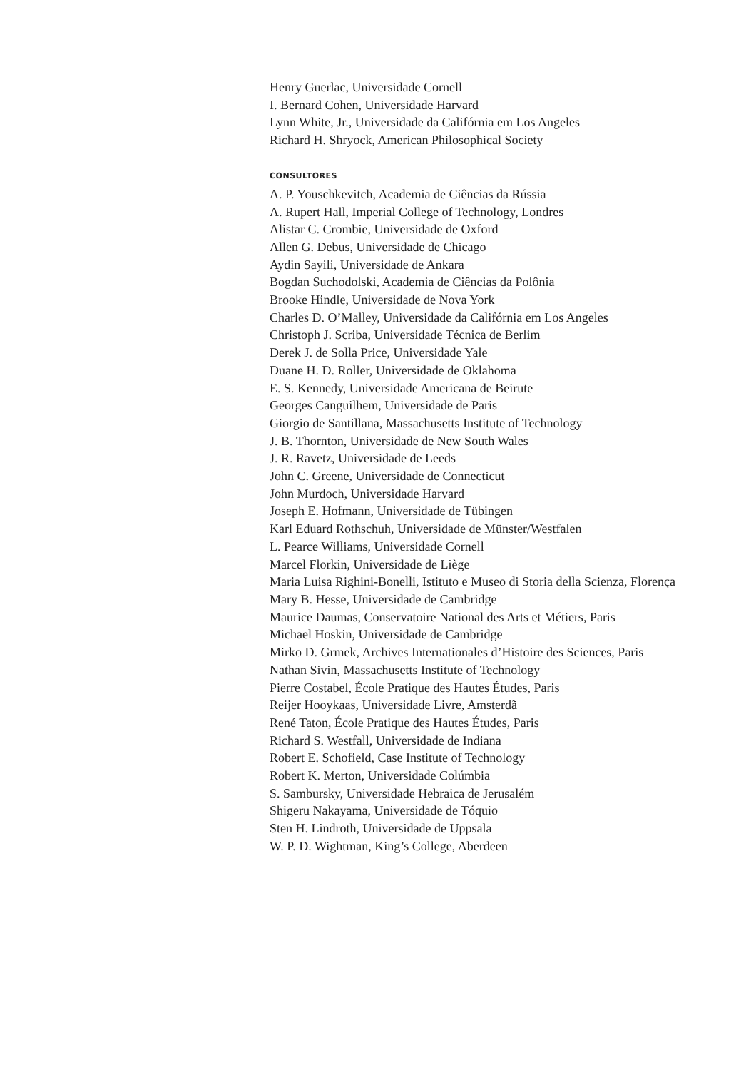Henry Guerlac, Universidade Cornell
I. Bernard Cohen, Universidade Harvard
Lynn White, Jr., Universidade da Califórnia em Los Angeles
Richard H. Shryock, American Philosophical Society
CONSULTORES
A. P. Youschkevitch, Academia de Ciências da Rússia
A. Rupert Hall, Imperial College of Technology, Londres
Alistar C. Crombie, Universidade de Oxford
Allen G. Debus, Universidade de Chicago
Aydin Sayili, Universidade de Ankara
Bogdan Suchodolski, Academia de Ciências da Polônia
Brooke Hindle, Universidade de Nova York
Charles D. O’Malley, Universidade da Califórnia em Los Angeles
Christoph J. Scriba, Universidade Técnica de Berlim
Derek J. de Solla Price, Universidade Yale
Duane H. D. Roller, Universidade de Oklahoma
E. S. Kennedy, Universidade Americana de Beirute
Georges Canguilhem, Universidade de Paris
Giorgio de Santillana, Massachusetts Institute of Technology
J. B. Thornton, Universidade de New South Wales
J. R. Ravetz, Universidade de Leeds
John C. Greene, Universidade de Connecticut
John Murdoch, Universidade Harvard
Joseph E. Hofmann, Universidade de Tübingen
Karl Eduard Rothschuh, Universidade de Münster/Westfalen
L. Pearce Williams, Universidade Cornell
Marcel Florkin, Universidade de Liège
Maria Luisa Righini-Bonelli, Istituto e Museo di Storia della Scienza, Florença
Mary B. Hesse, Universidade de Cambridge
Maurice Daumas, Conservatoire National des Arts et Métiers, Paris
Michael Hoskin, Universidade de Cambridge
Mirko D. Grmek, Archives Internationales d’Histoire des Sciences, Paris
Nathan Sivin, Massachusetts Institute of Technology
Pierre Costabel, École Pratique des Hautes Études, Paris
Reijer Hooykaas, Universidade Livre, Amsterdã
René Taton, École Pratique des Hautes Études, Paris
Richard S. Westfall, Universidade de Indiana
Robert E. Schofield, Case Institute of Technology
Robert K. Merton, Universidade Colúmbia
S. Sambursky, Universidade Hebraica de Jerusalém
Shigeru Nakayama, Universidade de Tóquio
Sten H. Lindroth, Universidade de Uppsala
W. P. D. Wightman, King’s College, Aberdeen